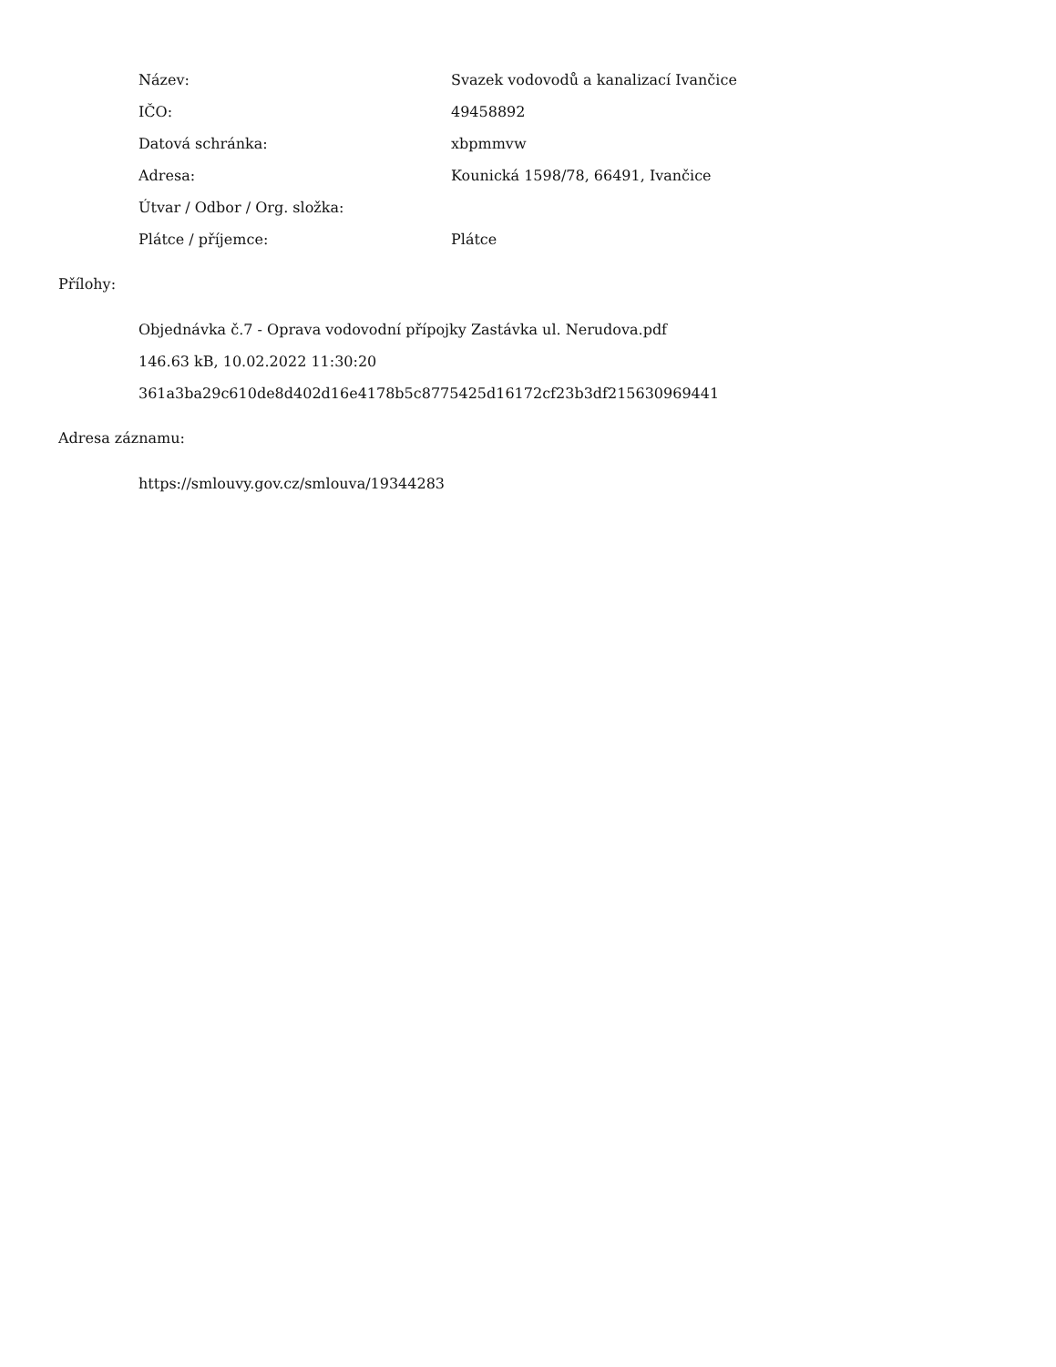| Název: | Svazek vodovodů a kanalizací Ivančice |
| IČO: | 49458892 |
| Datová schránka: | xbpmmvw |
| Adresa: | Kounická 1598/78, 66491, Ivančice |
| Útvar / Odbor / Org. složka: | |
| Plátce / příjemce: | Plátce |
Přílohy:
Objednávka č.7 - Oprava vodovodní přípojky Zastávka ul. Nerudova.pdf
146.63 kB, 10.02.2022 11:30:20
361a3ba29c610de8d402d16e4178b5c8775425d16172cf23b3df215630969441
Adresa záznamu:
https://smlouvy.gov.cz/smlouva/19344283